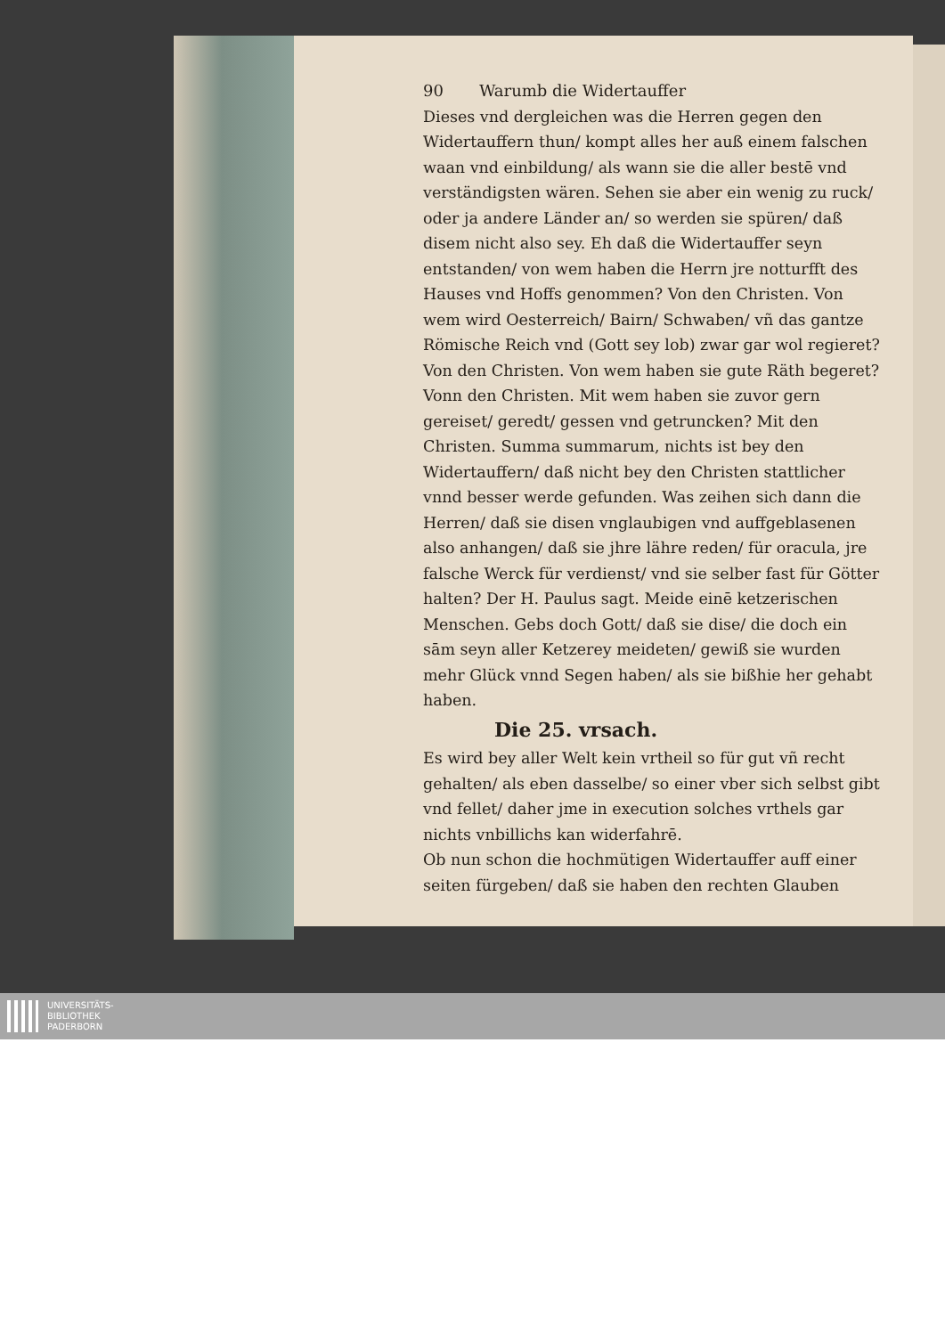90 Warumb die Widertauffer
Dieses vnd dergleichen was die Herren gegen den Widertauffern thun/ kompt alles her auß einem falschen waan vnd einbildung/ als wann sie die aller bestē vnd verständigsten wären. Sehen sie aber ein wenig zu ruck/ oder ja andere Länder an/ so werden sie spüren/ daß disem nicht also sey. Eh daß die Widertauffer seyn entstanden/ von wem haben die Herrn jre notturfft des Hauses vnd Hoffs genommen? Von den Christen. Von wem wird Oesterreich/ Bairn/ Schwaben/ vñ das gantze Römische Reich vnd (Gott sey lob) zwar gar wol regieret? Von den Christen. Von wem haben sie gute Räth begeret? Vonn den Christen. Mit wem haben sie zuvor gern gereiset/ geredt/ gessen vnd getruncken? Mit den Christen. Summa summarum, nichts ist bey den Widertauffern/ daß nicht bey den Christen stattlicher vnnd besser werde gefunden. Was zeihen sich dann die Herren/ daß sie disen vnglaubigen vnd auffgeblasenen also anhangen/ daß sie jhre lähre reden/ für oracula, jre falsche Werck für verdienst/ vnd sie selber fast für Götter halten? Der H. Paulus sagt. Meide einē ketzerischen Menschen. Gebs doch Gott/ daß sie dise/ die doch ein sām seyn aller Ketzerey meideten/ gewiß sie wurden mehr Glück vnnd Segen haben/ als sie bißhie her gehabt haben.
Die 25. vrsach.
Es wird bey aller Welt kein vrtheil so für gut vñ recht gehalten/ als eben dasselbe/ so einer vber sich selbst gibt vnd fellet/ daher jme in execution solches vrthels gar nichts vnbillichs kan widerfahrē.
Ob nun schon die hochmütigen Widertauffer auff einer seiten fürgeben/ daß sie haben den rechten Glauben
UNIVERSITÄTS-
BIBLIOTHEK
PADERBORN